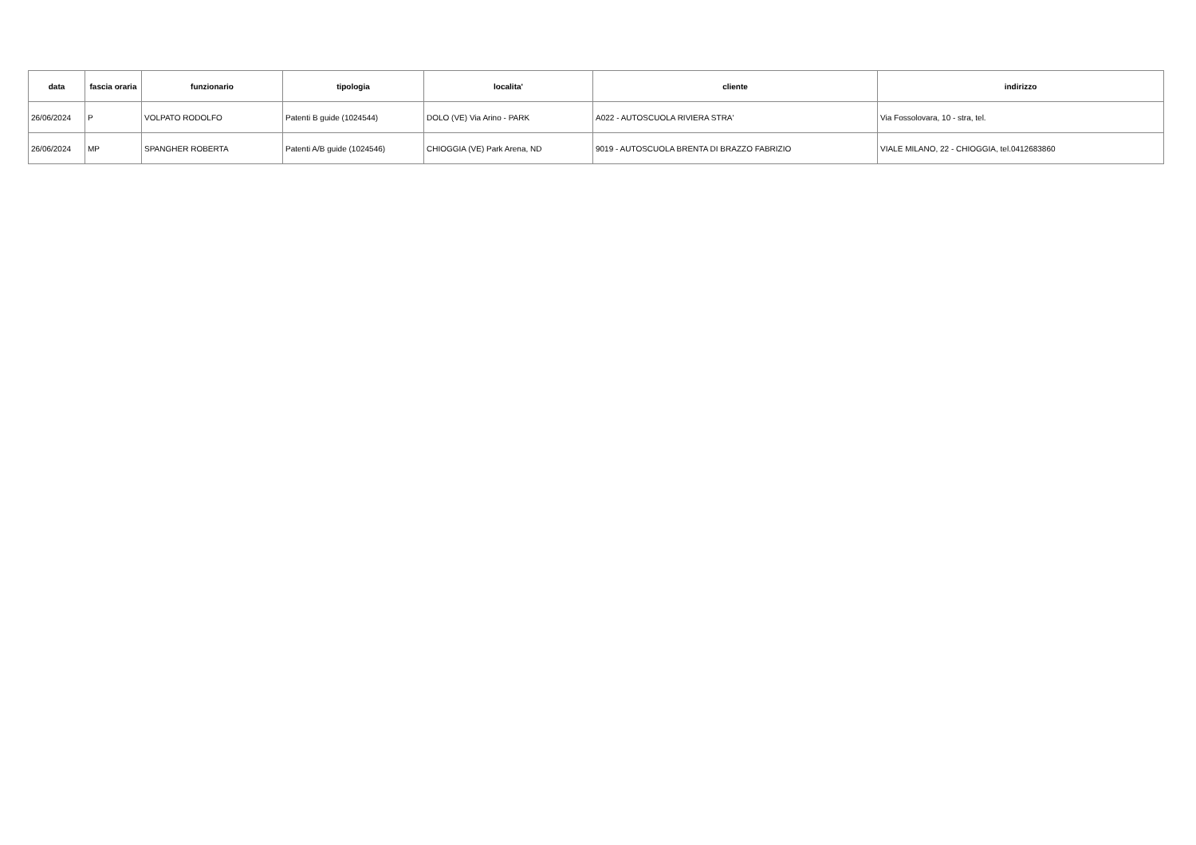| data | fascia oraria | funzionario | tipologia | localita' | cliente | indirizzo |
| --- | --- | --- | --- | --- | --- | --- |
| 26/06/2024 | P | VOLPATO RODOLFO | Patenti B guide (1024544) | DOLO (VE) Via Arino - PARK | A022 - AUTOSCUOLA RIVIERA STRA' | Via Fossolovara, 10 - stra, tel. |
| 26/06/2024 | MP | SPANGHER ROBERTA | Patenti A/B guide (1024546) | CHIOGGIA (VE) Park Arena, ND | 9019 - AUTOSCUOLA BRENTA DI BRAZZO FABRIZIO | VIALE MILANO, 22 - CHIOGGIA, tel.0412683860 |